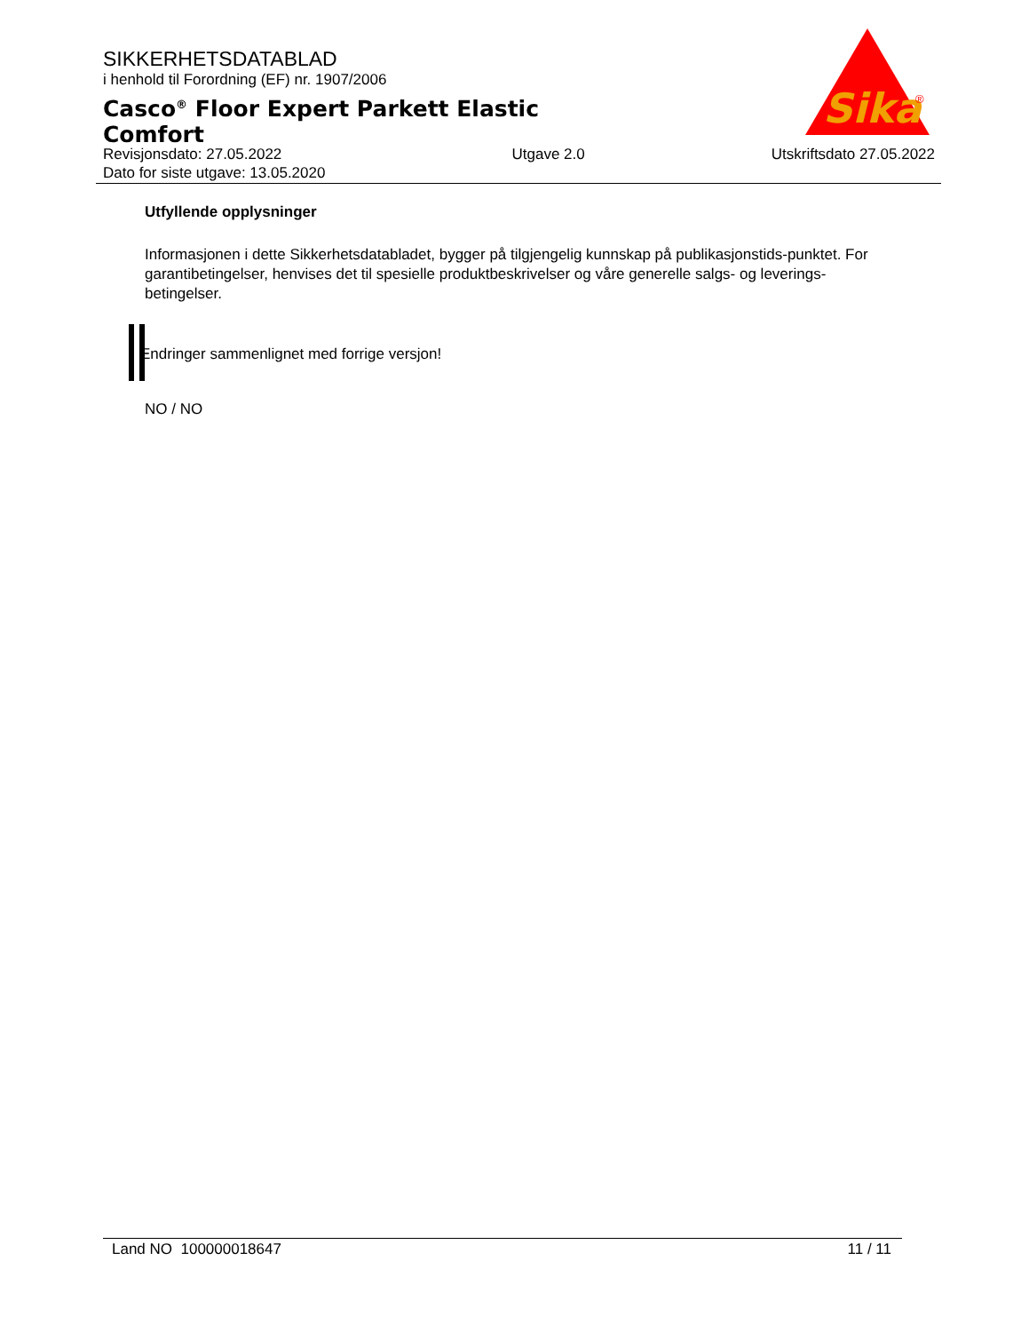SIKKERHETSDATABLAD
i henhold til Forordning (EF) nr. 1907/2006
Casco<sup>®</sup> Floor Expert Parkett Elastic Comfort
Sika
®
Revisjonsdato: 27.05.2022
Dato for siste utgave: 13.05.2020
Utgave 2.0 Utskriftsdato 27.05.2022
Utfyllende opplysninger
Informasjonen i dette Sikkerhetsdatabladet, bygger på tilgjengelig kunnskap på publikasjonstids-punktet. For garantibetingelser, henvises det til spesielle produktbeskrivelser og våre generelle salgs- og leverings- betingelser.
Endringer sammenlignet med forrige versjon!
NO / NO
Land NO 100000018647 11 / 11